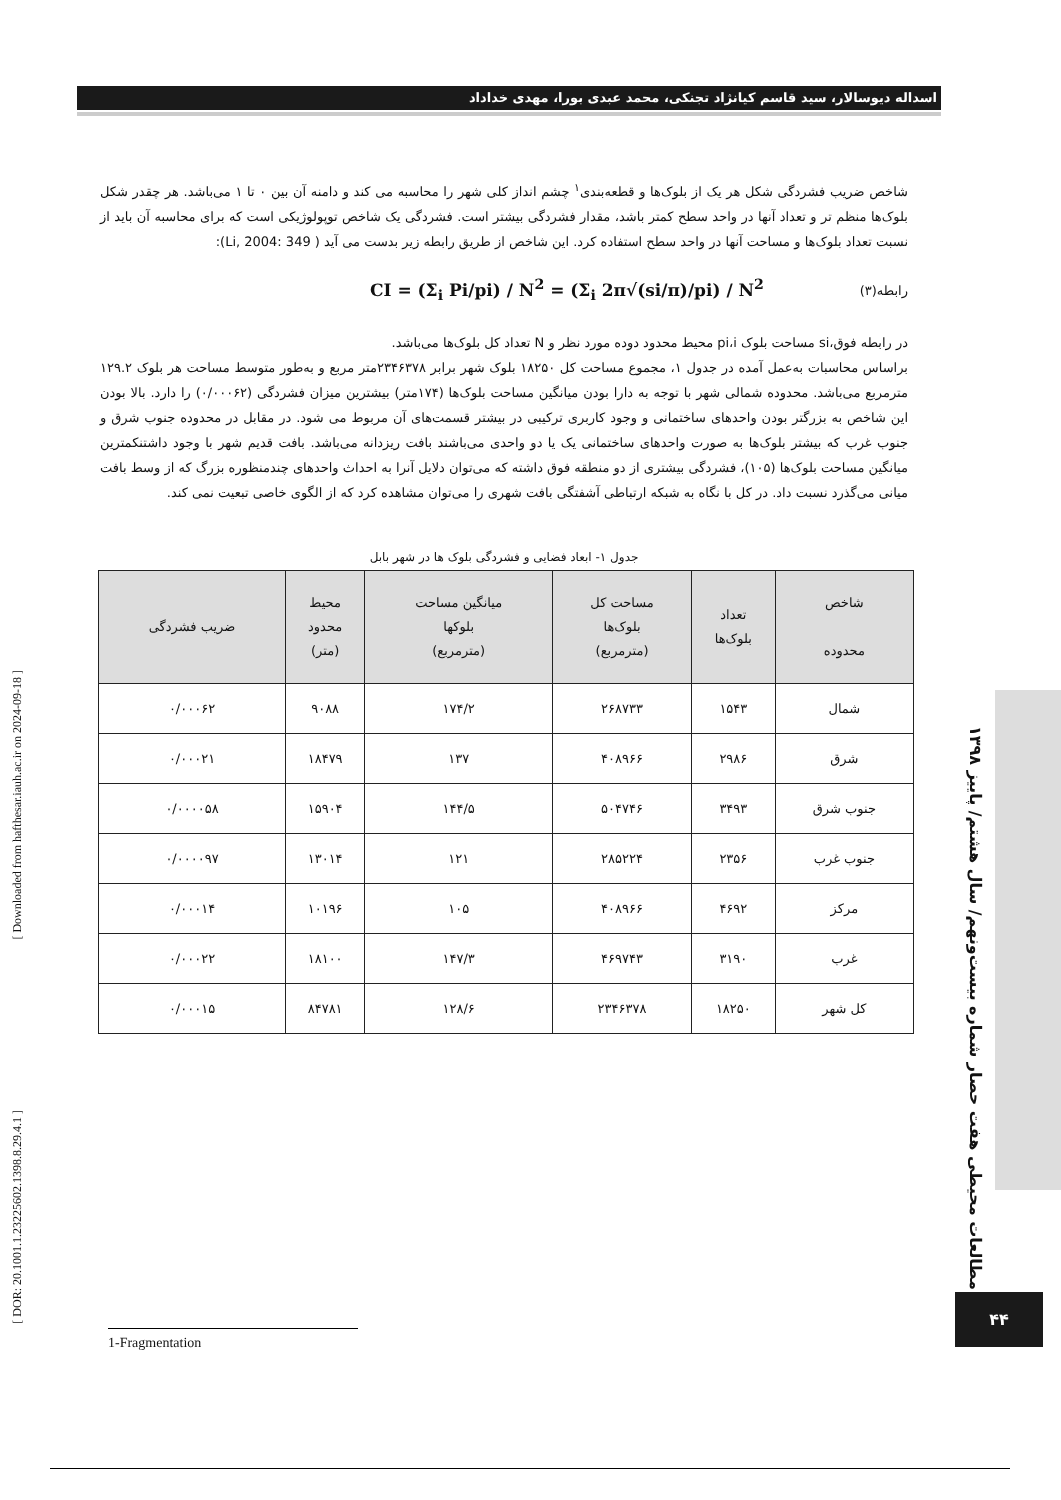اسداله دیوسالار، سید قاسم کیانژاد تجنکی، محمد عبدی بورا، مهدی خداداد
شاخص ضریب فشردگی شکل هر یک از بلوک‌ها و قطعه‌بندی<sup>۱</sup> چشم انداز کلی شهر را محاسبه می کند و دامنه آن بین ۰ تا ۱ می‌باشد. هر چقدر شکل بلوک‌ها منظم تر و تعداد آنها در واحد سطح کمتر باشد، مقدار فشردگی بیشتر است. فشردگی یک شاخص توپولوژیکی است که برای محاسبه آن باید از نسبت تعداد بلوک‌ها و مساحت آنها در واحد سطح استفاده کرد. این شاخص از طریق رابطه زیر بدست می آید ( Li, 2004: 349):
رابطه(۳) CI = (Σ<sub>i</sub> Pi/pi) / N<sup>2</sup> = (Σ<sub>i</sub> 2π√(si/π)/pi) / N<sup>2</sup>
در رابطه فوق،si مساحت بلوک pi،i محیط محدود دوده مورد نظر و N تعداد کل بلوک‌ها می‌باشد.
براساس محاسبات به‌عمل آمده در جدول ۱، مجموع مساحت کل ۱۸۲۵۰ بلوک شهر برابر ۲۳۴۶۳۷۸متر مربع و به‌طور متوسط مساحت هر بلوک ۱۲۹.۲ مترمربع می‌باشد. محدوده شمالی شهر با توجه به دارا بودن میانگین مساحت بلوک‌ها (۱۷۴متر) بیشترین میزان فشردگی (۰/۰۰۰۶۲) را دارد. بالا بودن این شاخص به بزرگتر بودن واحدهای ساختمانی و وجود کاربری ترکیبی در بیشتر قسمت‌های آن مربوط می شود. در مقابل در محدوده جنوب شرق و جنوب غرب که بیشتر بلوک‌ها به صورت واحدهای ساختمانی یک یا دو واحدی می‌باشند بافت ریزدانه می‌باشد. بافت قدیم شهر با وجود داشتنکمترین میانگین مساحت بلوک‌ها (۱۰۵)، فشردگی بیشتری از دو منطقه فوق داشته که می‌توان دلایل آنرا به احداث واحدهای چندمنظوره بزرگ که از وسط بافت میانی می‌گذرد نسبت داد. در کل با نگاه به شبکه ارتباطی آشفتگی بافت شهری را می‌توان مشاهده کرد که از الگوی خاصی تبعیت نمی کند.
جدول ۱- ابعاد فضایی و فشردگی بلوک ها در شهر بابل
| شاخص محدوده | تعداد بلوک‌ها | مساحت کل بلوک‌ها (مترمربع) | میانگین مساحت بلوکها (مترمربع) | محیط محدود (متر) | ضریب فشردگی |
| --- | --- | --- | --- | --- | --- |
| شمال | ۱۵۴۳ | ۲۶۸۷۳۳ | ۱۷۴/۲ | ۹۰۸۸ | ۰/۰۰۰۶۲ |
| شرق | ۲۹۸۶ | ۴۰۸۹۶۶ | ۱۳۷ | ۱۸۴۷۹ | ۰/۰۰۰۲۱ |
| جنوب شرق | ۳۴۹۳ | ۵۰۴۷۴۶ | ۱۴۴/۵ | ۱۵۹۰۴ | ۰/۰۰۰۰۵۸ |
| جنوب غرب | ۲۳۵۶ | ۲۸۵۲۲۴ | ۱۲۱ | ۱۳۰۱۴ | ۰/۰۰۰۰۹۷ |
| مرکز | ۴۶۹۲ | ۴۰۸۹۶۶ | ۱۰۵ | ۱۰۱۹۶ | ۰/۰۰۰۱۴ |
| غرب | ۳۱۹۰ | ۴۶۹۷۴۳ | ۱۴۷/۳ | ۱۸۱۰۰ | ۰/۰۰۰۲۲ |
| کل شهر | ۱۸۲۵۰ | ۲۳۴۶۳۷۸ | ۱۲۸/۶ | ۸۴۷۸۱ | ۰/۰۰۰۱۵ |
مطالعات محیطی هفت حصار شماره بیست‌ونهم/ سال هشتم/ پاییز ۱۳۹۸
۴۴
1-Fragmentation
[ Downloaded from hafthesar.iauh.ac.ir on 2024-09-18 ]
[ DOR: 20.1001.1.23225602.1398.8.29.4.1 ]